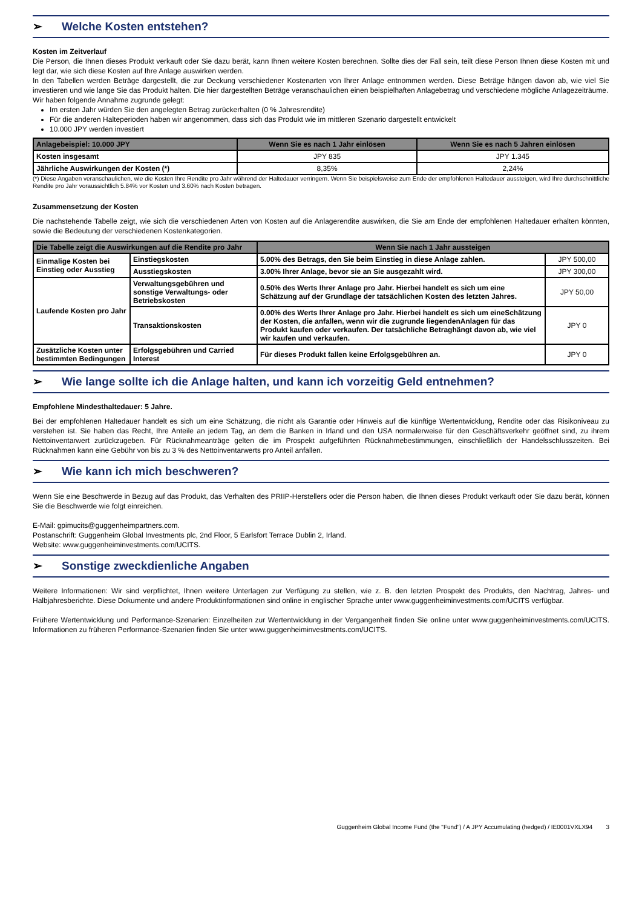➢ Welche Kosten entstehen?
Kosten im Zeitverlauf
Die Person, die Ihnen dieses Produkt verkauft oder Sie dazu berät, kann Ihnen weitere Kosten berechnen. Sollte dies der Fall sein, teilt diese Person Ihnen diese Kosten mit und legt dar, wie sich diese Kosten auf Ihre Anlage auswirken werden.
In den Tabellen werden Beträge dargestellt, die zur Deckung verschiedener Kostenarten von Ihrer Anlage entnommen werden. Diese Beträge hängen davon ab, wie viel Sie investieren und wie lange Sie das Produkt halten. Die hier dargestellten Beträge veranschaulichen einen beispielhaften Anlagebetrag und verschiedene mögliche Anlagezeiträume.
Wir haben folgende Annahme zugrunde gelegt:
Im ersten Jahr würden Sie den angelegten Betrag zurückerhalten (0 % Jahresrendite)
Für die anderen Halteperioden haben wir angenommen, dass sich das Produkt wie im mittleren Szenario dargestellt entwickelt
10.000 JPY werden investiert
| Anlagebeispiel: 10.000 JPY | Wenn Sie es nach 1 Jahr einlösen | Wenn Sie es nach 5 Jahren einlösen |
| --- | --- | --- |
| Kosten insgesamt | JPY 835 | JPY 1.345 |
| Jährliche Auswirkungen der Kosten (*) | 8,35% | 2,24% |
(*) Diese Angaben veranschaulichen, wie die Kosten Ihre Rendite pro Jahr während der Haltedauer verringern. Wenn Sie beispielsweise zum Ende der empfohlenen Haltedauer aussteigen, wird Ihre durchschnittliche Rendite pro Jahr voraussichtlich 5.84% vor Kosten und 3.60% nach Kosten betragen.
Zusammensetzung der Kosten
Die nachstehende Tabelle zeigt, wie sich die verschiedenen Arten von Kosten auf die Anlagerendite auswirken, die Sie am Ende der empfohlenen Haltedauer erhalten könnten, sowie die Bedeutung der verschiedenen Kostenkategorien.
| Die Tabelle zeigt die Auswirkungen auf die Rendite pro Jahr | | Wenn Sie nach 1 Jahr aussteigen | |
| --- | --- | --- | --- |
| Einmalige Kosten bei Einstieg oder Ausstieg | Einstiegskosten | 5.00% des Betrags, den Sie beim Einstieg in diese Anlage zahlen. | JPY 500,00 |
| | Ausstiegskosten | 3.00% Ihrer Anlage, bevor sie an Sie ausgezahlt wird. | JPY 300,00 |
| Laufende Kosten pro Jahr | Verwaltungsgebühren und sonstige Verwaltungs- oder Betriebskosten | 0.50% des Werts Ihrer Anlage pro Jahr. Hierbei handelt es sich um eine Schätzung auf der Grundlage der tatsächlichen Kosten des letzten Jahres. | JPY 50,00 |
| | Transaktionskosten | 0.00% des Werts Ihrer Anlage pro Jahr. Hierbei handelt es sich um eineSchätzung der Kosten, die anfallen, wenn wir die zugrunde liegendenAnlagen für das Produkt kaufen oder verkaufen. Der tatsächliche Betraghängt davon ab, wie viel wir kaufen und verkaufen. | JPY 0 |
| Zusätzliche Kosten unter bestimmten Bedingungen | Erfolgsgebühren und Carried Interest | Für dieses Produkt fallen keine Erfolgsgebühren an. | JPY 0 |
➢ Wie lange sollte ich die Anlage halten, und kann ich vorzeitig Geld entnehmen?
Empfohlene Mindesthaltedauer: 5 Jahre.
Bei der empfohlenen Haltedauer handelt es sich um eine Schätzung, die nicht als Garantie oder Hinweis auf die künftige Wertentwicklung, Rendite oder das Risikoniveau zu verstehen ist. Sie haben das Recht, Ihre Anteile an jedem Tag, an dem die Banken in Irland und den USA normalerweise für den Geschäftsverkehr geöffnet sind, zu ihrem Nettoinventarwert zurückzugeben. Für Rücknahmeanträge gelten die im Prospekt aufgeführten Rücknahmebestimmungen, einschließlich der Handelsschlusszeiten. Bei Rücknahmen kann eine Gebühr von bis zu 3 % des Nettoinventarwerts pro Anteil anfallen.
➢ Wie kann ich mich beschweren?
Wenn Sie eine Beschwerde in Bezug auf das Produkt, das Verhalten des PRIIP-Herstellers oder die Person haben, die Ihnen dieses Produkt verkauft oder Sie dazu berät, können Sie die Beschwerde wie folgt einreichen.
E-Mail: gpimucits@guggenheimpartners.com.
Postanschrift: Guggenheim Global Investments plc, 2nd Floor, 5 Earlsfort Terrace Dublin 2, Irland.
Website: www.guggenheiminvestments.com/UCITS.
➢ Sonstige zweckdienliche Angaben
Weitere Informationen: Wir sind verpflichtet, Ihnen weitere Unterlagen zur Verfügung zu stellen, wie z. B. den letzten Prospekt des Produkts, den Nachtrag, Jahres- und Halbjahresberichte. Diese Dokumente und andere Produktinformationen sind online in englischer Sprache unter www.guggenheiminvestments.com/UCITS verfügbar.
Frühere Wertentwicklung und Performance-Szenarien: Einzelheiten zur Wertentwicklung in der Vergangenheit finden Sie online unter www.guggenheiminvestments.com/UCITS. Informationen zu früheren Performance-Szenarien finden Sie unter www.guggenheiminvestments.com/UCITS.
Guggenheim Global Income Fund (the "Fund") / A JPY Accumulating (hedged) / IE0001VXLX94 3